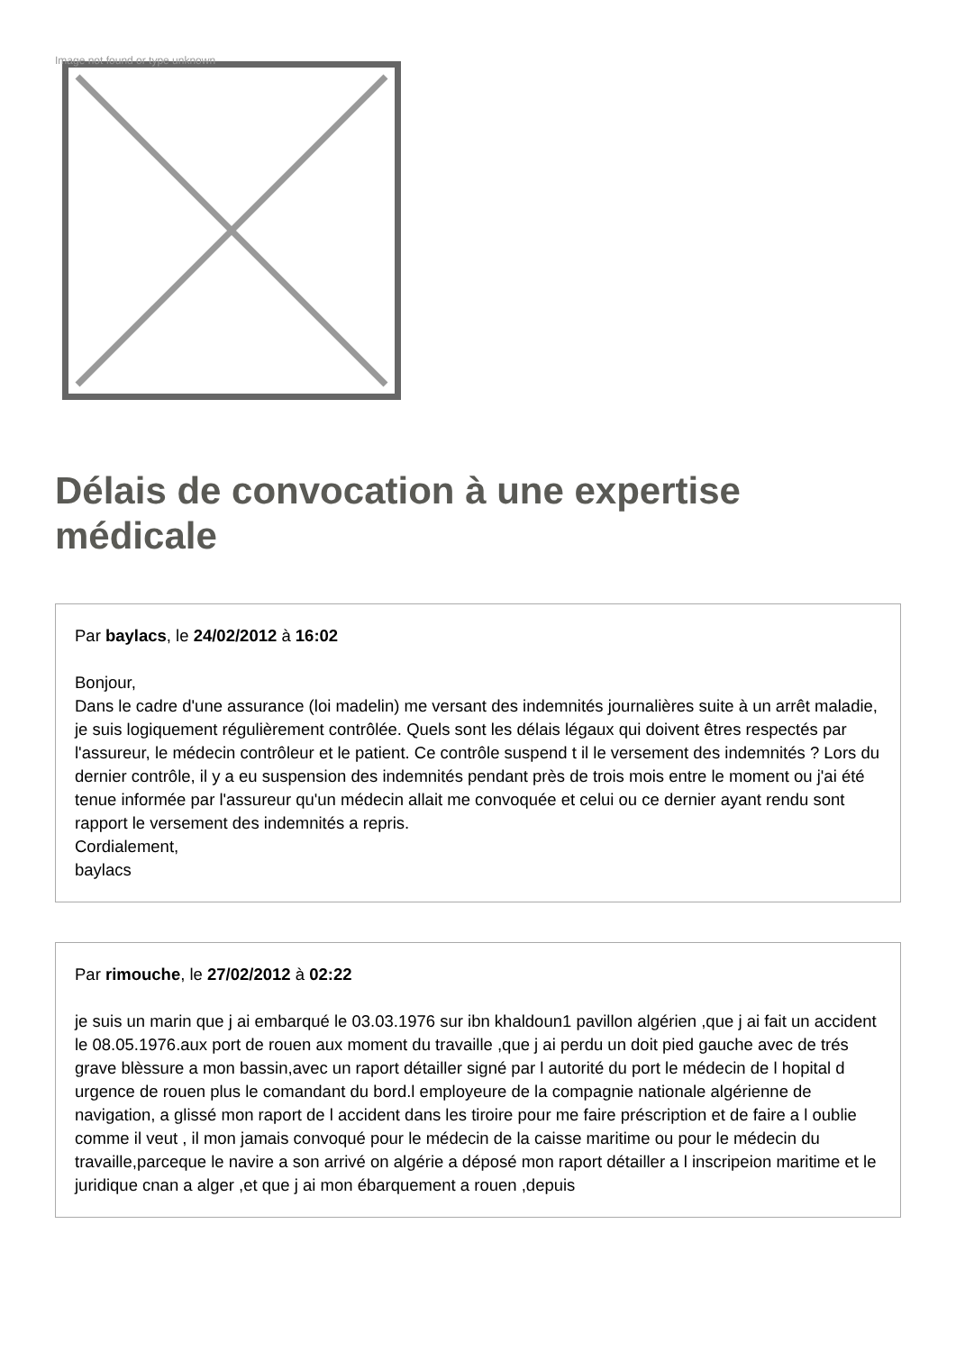Image not found or type unknown
Délais de convocation à une expertise médicale
Par baylacs, le 24/02/2012 à 16:02
Bonjour,
Dans le cadre d'une assurance (loi madelin) me versant des indemnités journalières suite à un arrêt maladie, je suis logiquement régulièrement contrôlée. Quels sont les délais légaux qui doivent êtres respectés par l'assureur, le médecin contrôleur et le patient. Ce contrôle suspend t il le versement des indemnités ? Lors du dernier contrôle, il y a eu suspension des indemnités pendant près de trois mois entre le moment ou j'ai été tenue informée par l'assureur qu'un médecin allait me convoquée et celui ou ce dernier ayant rendu sont rapport le versement des indemnités a repris.
Cordialement,
baylacs
Par rimouche, le 27/02/2012 à 02:22
je suis un marin que j ai embarqué le 03.03.1976 sur ibn khaldoun1 pavillon algérien ,que j ai fait un accident le 08.05.1976.aux port de rouen aux moment du travaille ,que j ai perdu un doit pied gauche avec de trés grave blèssure a mon bassin,avec un raport détailler signé par l autorité du port le médecin de l hopital d urgence de rouen plus le comandant du bord.l employeure de la compagnie nationale algérienne de navigation, a glissé mon raport de l accident dans les tiroire pour me faire préscription et de faire a l oublie comme il veut , il mon jamais convoqué pour le médecin de la caisse maritime ou pour le médecin du travaille,parceque le navire a son arrivé on algérie a déposé mon raport détailler a l inscripeion maritime et le juridique cnan a alger ,et que j ai mon ébarquement a rouen ,depuis